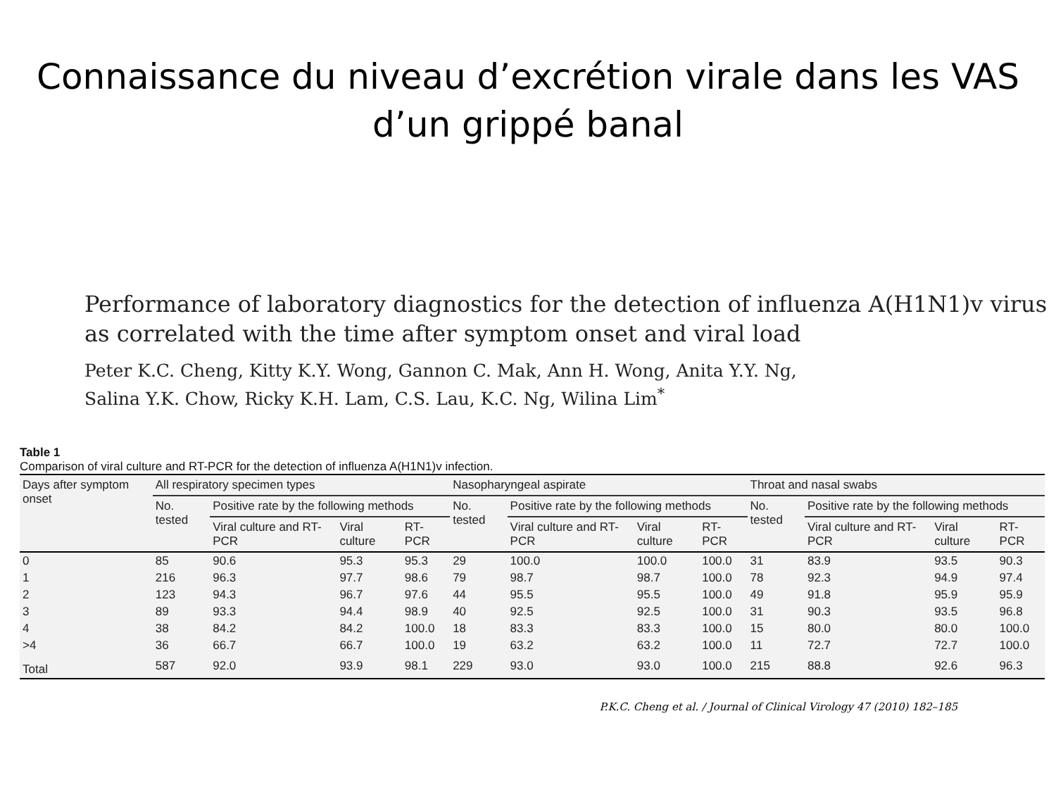Connaissance du niveau d’excrétion virale dans les VAS
d’un grippé banal
Performance of laboratory diagnostics for the detection of influenza A(H1N1)v virus as correlated with the time after symptom onset and viral load
Peter K.C. Cheng, Kitty K.Y. Wong, Gannon C. Mak, Ann H. Wong, Anita Y.Y. Ng,
Salina Y.K. Chow, Ricky K.H. Lam, C.S. Lau, K.C. Ng, Wilina Lim<sup>*</sup>
Table 1
Comparison of viral culture and RT-PCR for the detection of influenza A(H1N1)v infection.
| Days after symptom onset | All respiratory specimen types | | | | Nasopharyngeal aspirate | | | | Throat and nasal swabs | | | |
| --- | --- | --- | --- | --- | --- | --- | --- | --- | --- | --- | --- | --- |
| | No. tested | Positive rate by the following methods | | | No. tested | Positive rate by the following methods | | | No. tested | Positive rate by the following methods | | |
| | | Viral culture and RT-PCR | Viral culture | RT-PCR | | Viral culture and RT-PCR | Viral culture | RT-PCR | | Viral culture and RT-PCR | Viral culture | RT-PCR |
| 0 | 85 | 90.6 | 95.3 | 95.3 | 29 | 100.0 | 100.0 | 100.0 | 31 | 83.9 | 93.5 | 90.3 |
| 1 | 216 | 96.3 | 97.7 | 98.6 | 79 | 98.7 | 98.7 | 100.0 | 78 | 92.3 | 94.9 | 97.4 |
| 2 | 123 | 94.3 | 96.7 | 97.6 | 44 | 95.5 | 95.5 | 100.0 | 49 | 91.8 | 95.9 | 95.9 |
| 3 | 89 | 93.3 | 94.4 | 98.9 | 40 | 92.5 | 92.5 | 100.0 | 31 | 90.3 | 93.5 | 96.8 |
| 4 | 38 | 84.2 | 84.2 | 100.0 | 18 | 83.3 | 83.3 | 100.0 | 15 | 80.0 | 80.0 | 100.0 |
| >4 | 36 | 66.7 | 66.7 | 100.0 | 19 | 63.2 | 63.2 | 100.0 | 11 | 72.7 | 72.7 | 100.0 |
| Total | 587 | 92.0 | 93.9 | 98.1 | 229 | 93.0 | 93.0 | 100.0 | 215 | 88.8 | 92.6 | 96.3 |
P.K.C. Cheng et al. / Journal of Clinical Virology 47 (2010) 182–185